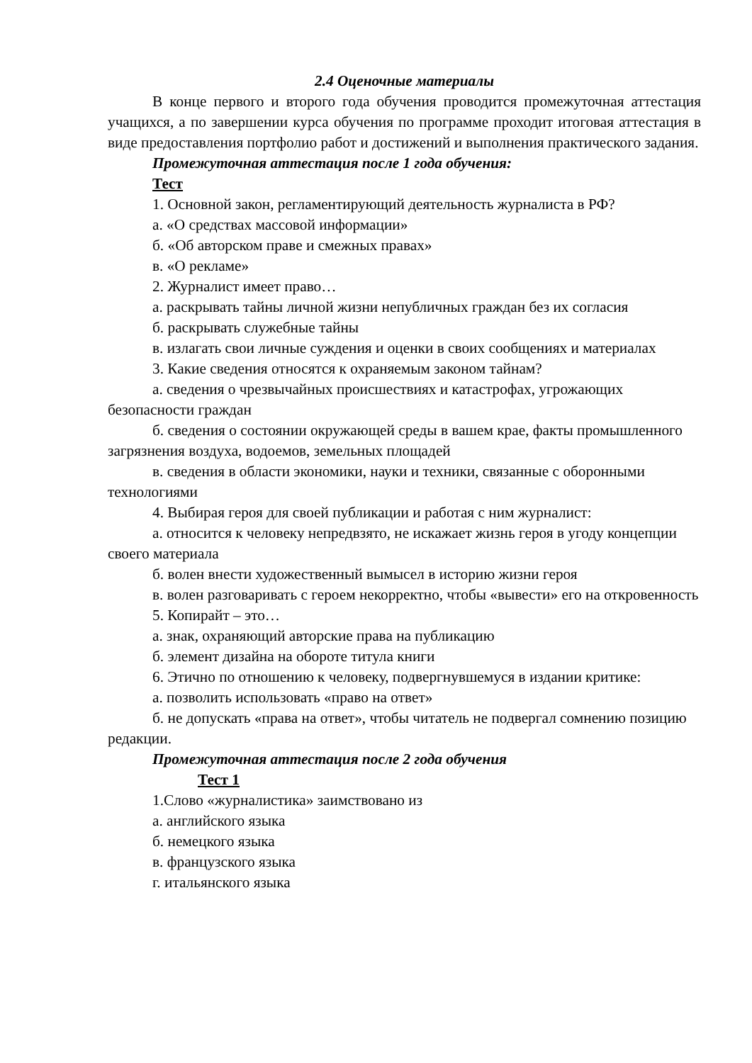2.4 Оценочные материалы
В конце первого и второго года обучения проводится промежуточная аттестация учащихся, а по завершении курса обучения по программе проходит итоговая аттестация в виде предоставления портфолио работ и достижений и выполнения практического задания.
Промежуточная аттестация после 1 года обучения:
Тест
1. Основной закон, регламентирующий деятельность журналиста в РФ?
а. «О средствах массовой информации»
б. «Об авторском праве и смежных правах»
в. «О рекламе»
2. Журналист имеет право…
а. раскрывать тайны личной жизни непубличных граждан без их согласия
б. раскрывать служебные тайны
в. излагать свои личные суждения и оценки в своих сообщениях и материалах
3. Какие сведения относятся к охраняемым законом тайнам?
а. сведения о чрезвычайных происшествиях и катастрофах, угрожающих безопасности граждан
б. сведения о состоянии окружающей среды в вашем крае, факты промышленного загрязнения воздуха, водоемов, земельных площадей
в. сведения в области экономики, науки и техники, связанные с оборонными технологиями
4. Выбирая героя для своей публикации и работая с ним журналист:
а. относится к человеку непредвзято, не искажает жизнь героя в угоду концепции своего материала
б. волен внести художественный вымысел в историю жизни героя
в. волен разговаривать с героем некорректно, чтобы «вывести» его на откровенность
5. Копирайт – это…
а. знак, охраняющий авторские права на публикацию
б. элемент дизайна на обороте титула книги
6. Этично по отношению к человеку, подвергнувшемуся в издании критике:
а. позволить использовать «право на ответ»
б. не допускать «права на ответ», чтобы читатель не подвергал сомнению позицию редакции.
Промежуточная аттестация после 2 года обучения
Тест 1
1.Слово «журналистика» заимствовано из
а. английского языка
б. немецкого языка
в. французского языка
г. итальянского языка